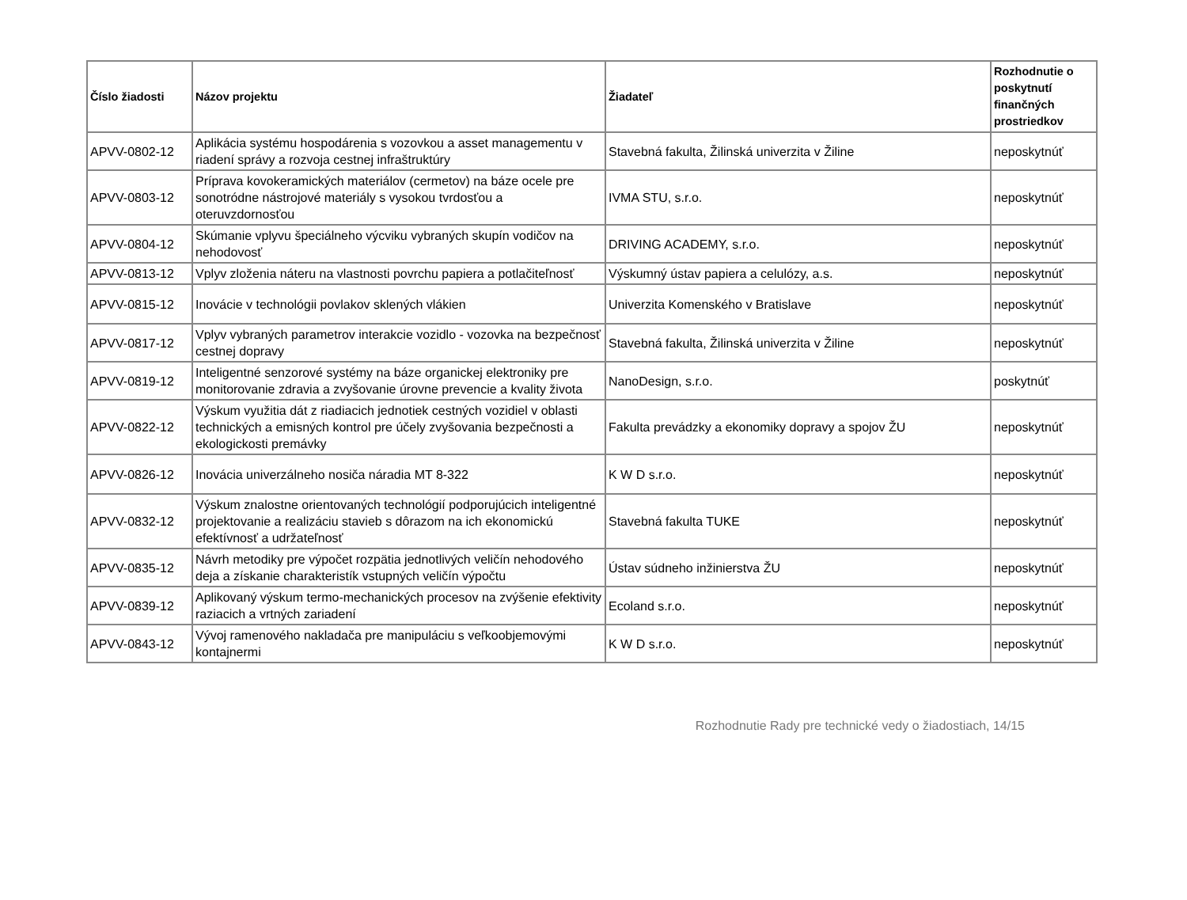| Číslo žiadosti | Názov projektu | Žiadateľ | Rozhodnutie o poskytnutí finančných prostriedkov |
| --- | --- | --- | --- |
| APVV-0802-12 | Aplikácia systému hospodárenia s vozovkou a asset managementu v riadení správy a rozvoja cestnej infraštruktúry | Stavebná fakulta, Žilinská univerzita v Žiline | neposkytnúť |
| APVV-0803-12 | Príprava kovokeramických materiálov (cermetov) na báze ocele pre sonotródne nástrojové materiály s vysokou tvrdosťou a oteruvzdornosťou | IVMA STU, s.r.o. | neposkytnúť |
| APVV-0804-12 | Skúmanie vplyvu špeciálneho výcviku vybraných skupín vodičov na nehodovosť | DRIVING ACADEMY, s.r.o. | neposkytnúť |
| APVV-0813-12 | Vplyv zloženia náteru na vlastnosti povrchu papiera a potlačiteľnosť | Výskumný ústav papiera a celulózy, a.s. | neposkytnúť |
| APVV-0815-12 | Inovácie v technológii povlakov sklených vlákien | Univerzita Komenského v Bratislave | neposkytnúť |
| APVV-0817-12 | Vplyv vybraných parametrov interakcie vozidlo - vozovka na bezpečnosť cestnej dopravy | Stavebná fakulta, Žilinská univerzita v Žiline | neposkytnúť |
| APVV-0819-12 | Inteligentné senzorové systémy na báze organickej elektroniky pre monitorovanie zdravia a zvyšovanie úrovne prevencie a kvality života | NanoDesign, s.r.o. | poskytnúť |
| APVV-0822-12 | Výskum využitia dát z riadiacich jednotiek cestných vozidiel v oblasti technických a emisných kontrol pre účely zvyšovania bezpečnosti a ekologickosti premávky | Fakulta prevádzky a ekonomiky dopravy a spojov ŽU | neposkytnúť |
| APVV-0826-12 | Inovácia univerzálneho nosiča náradia MT 8-322 | K W D s.r.o. | neposkytnúť |
| APVV-0832-12 | Výskum znalostne orientovaných technológií podporujúcich inteligentné projektovanie a realizáciu stavieb s dôrazom na ich ekonomickú efektívnosť a udržateľnosť | Stavebná fakulta TUKE | neposkytnúť |
| APVV-0835-12 | Návrh metodiky pre výpočet rozpätia jednotlivých veličín nehodového deja a získanie charakteristík vstupných veličín výpočtu | Ústav súdneho inžinierstva ŽU | neposkytnúť |
| APVV-0839-12 | Aplikovaný výskum termo-mechanických procesov na zvýšenie efektivity raziacich a vrtných zariadení | Ecoland s.r.o. | neposkytnúť |
| APVV-0843-12 | Vývoj ramenového nakladača pre manipuláciu s veľkoobjemovými kontajnermi | K W D s.r.o. | neposkytnúť |
Rozhodnutie Rady pre technické vedy o žiadostiach, 14/15